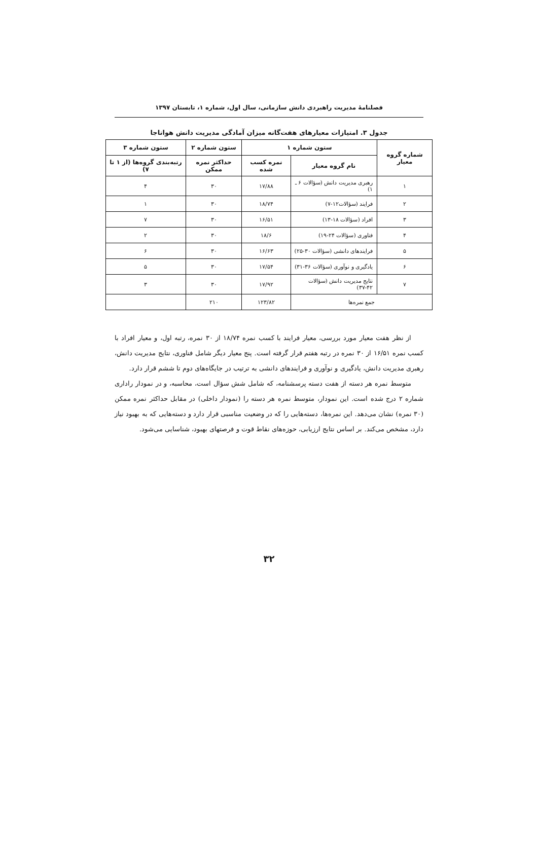فصلنامهٔ مدیریت راهبردی دانش سازمانی، سال اول، شماره ۱، تابستان ۱۳۹۷
جدول ۳. امتیازات معیارهای هفت‌گانه میزان آمادگی مدیریت دانش هواناجا
| شماره گروه معیار | ستون شماره ۱ | | ستون شماره ۲ | ستون شماره ۳ |
| --- | --- | --- | --- | --- |
| | نام گروه معیار | نمره کسب شده | حداکثر نمره ممکن | رتبه‌بندی گروه‌ها (از ۱ تا ۷) |
| ۱ | رهبری مدیریت دانش (سؤالات ۶ ـ ۱) | ۱۷/۸۸ | ۳۰ | ۴ |
| ۲ | فرایند (سؤالات۱۲-۷) | ۱۸/۷۴ | ۳۰ | ۱ |
| ۳ | افراد (سؤالات ۱۸-۱۳) | ۱۶/۵۱ | ۳۰ | ۷ |
| ۴ | فناوری (سؤالات ۲۴-۱۹) | ۱۸/۶ | ۳۰ | ۲ |
| ۵ | فرایندهای دانشی (سؤالات ۳۰-۲۵) | ۱۶/۶۳ | ۳۰ | ۶ |
| ۶ | یادگیری و نوآوری (سؤالات ۳۶-۳۱) | ۱۷/۵۴ | ۳۰ | ۵ |
| ۷ | نتایج مدیریت دانش (سؤالات ۴۲-۳۷) | ۱۷/۹۲ | ۳۰ | ۳ |
| جمع نمره‌ها | | ۱۲۳/۸۲ | ۲۱۰ | |
از نظر هفت معیار مورد بررسی، معیار فرایند با کسب نمره ۱۸/۷۴ از ۳۰ نمره، رتبه اول، و معیار افراد با کسب نمره ۱۶/۵۱ از ۳۰ نمره در رتبه هفتم قرار گرفته است. پنج معیار دیگر شامل فناوری، نتایج مدیریت دانش، رهبری مدیریت دانش، یادگیری و نوآوری و فرایندهای دانشی به ترتیب در جایگاه‌های دوم تا ششم قرار دارد.
متوسط نمره هر دسته از هفت دسته پرسشنامه، که شامل شش سؤال است، محاسبه، و در نمودار راداری شماره ۲ درج شده است. این نمودار، متوسط نمره هر دسته را (نمودار داخلی) در مقابل حداکثر نمره ممکن (۳۰ نمره) نشان می‌دهد. این نمره‌ها، دسته‌هایی را که در وضعیت مناسبی قرار دارد و دسته‌هایی که به بهبود نیاز دارد، مشخص می‌کند. بر اساس نتایج ارزیابی، حوزه‌های نقاط قوت و فرصتهای بهبود، شناسایی می‌شود.
۳۲